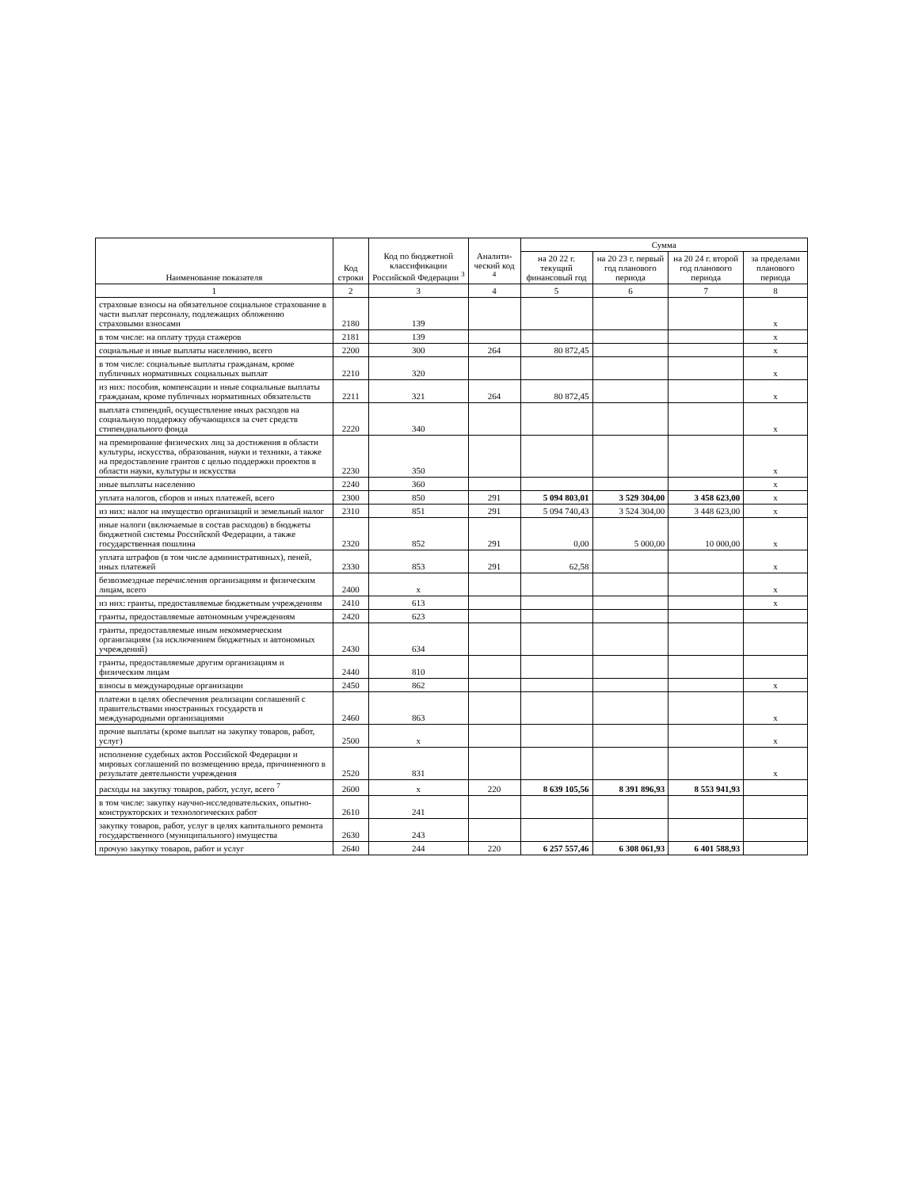| Наименование показателя | Код строки | Код по бюджетной классификации Российской Федерации <sup>3</sup> | Аналити-ческий код <sup>4</sup> | Сумма | | | |
| --- | --- | --- | --- | --- | --- | --- | --- |
| | | | | на 20 22 г. текущий финансовый год | на 20 23 г. первый год планового периода | на 20 24 г. второй год планового периода | за пределами планового периода |
| 1 | 2 | 3 | 4 | 5 | 6 | 7 | 8 |
| страховые взносы на обязательное социальное страхование в части выплат персоналу, подлежащих обложению страховыми взносами | 2180 | 139 | | | | | х |
| в том числе: на оплату труда стажеров | 2181 | 139 | | | | | х |
| социальные и иные выплаты населению, всего | 2200 | 300 | 264 | 80 872,45 | | | х |
| в том числе: социальные выплаты гражданам, кроме публичных нормативных социальных выплат | 2210 | 320 | | | | | х |
| из них: пособия, компенсации и иные социальные выплаты гражданам, кроме публичных нормативных обязательств | 2211 | 321 | 264 | 80 872,45 | | | х |
| выплата стипендий, осуществление иных расходов на социальную поддержку обучающихся за счет средств стипендиального фонда | 2220 | 340 | | | | | х |
| на премирование физических лиц за достижения в области культуры, искусства, образования, науки и техники, а также на предоставление грантов с целью поддержки проектов в области науки, культуры и искусства | 2230 | 350 | | | | | х |
| иные выплаты населению | 2240 | 360 | | | | | х |
| уплата налогов, сборов и иных платежей, всего | 2300 | 850 | 291 | 5 094 803,01 | 3 529 304,00 | 3 458 623,00 | х |
| из них: налог на имущество организаций и земельный налог | 2310 | 851 | 291 | 5 094 740,43 | 3 524 304,00 | 3 448 623,00 | х |
| иные налоги (включаемые в состав расходов) в бюджеты бюджетной системы Российской Федерации, а также государственная пошлина | 2320 | 852 | 291 | 0,00 | 5 000,00 | 10 000,00 | х |
| уплата штрафов (в том числе административных), пеней, иных платежей | 2330 | 853 | 291 | 62,58 | | | х |
| безвозмездные перечисления организациям и физическим лицам, всего | 2400 | х | | | | | х |
| из них: гранты, предоставляемые бюджетным учреждениям | 2410 | 613 | | | | | х |
| гранты, предоставляемые автономным учреждениям | 2420 | 623 | | | | | |
| гранты, предоставляемые иным некоммерческим организациям (за исключением бюджетных и автономных учреждений) | 2430 | 634 | | | | | |
| гранты, предоставляемые другим организациям и физическим лицам | 2440 | 810 | | | | | |
| взносы в международные организации | 2450 | 862 | | | | | х |
| платежи в целях обеспечения реализации соглашений с правительствами иностранных государств и международными организациями | 2460 | 863 | | | | | х |
| прочие выплаты (кроме выплат на закупку товаров, работ, услуг) | 2500 | х | | | | | х |
| исполнение судебных актов Российской Федерации и мировых соглашений по возмещению вреда, причиненного в результате деятельности учреждения | 2520 | 831 | | | | | х |
| расходы на закупку товаров, работ, услуг, всего <sup>7</sup> | 2600 | х | 220 | 8 639 105,56 | 8 391 896,93 | 8 553 941,93 | |
| в том числе: закупку научно-исследовательских, опытно-конструкторских и технологических работ | 2610 | 241 | | | | | |
| закупку товаров, работ, услуг в целях капитального ремонта государственного (муниципального) имущества | 2630 | 243 | | | | | |
| прочую закупку товаров, работ и услуг | 2640 | 244 | 220 | 6 257 557,46 | 6 308 061,93 | 6 401 588,93 | |